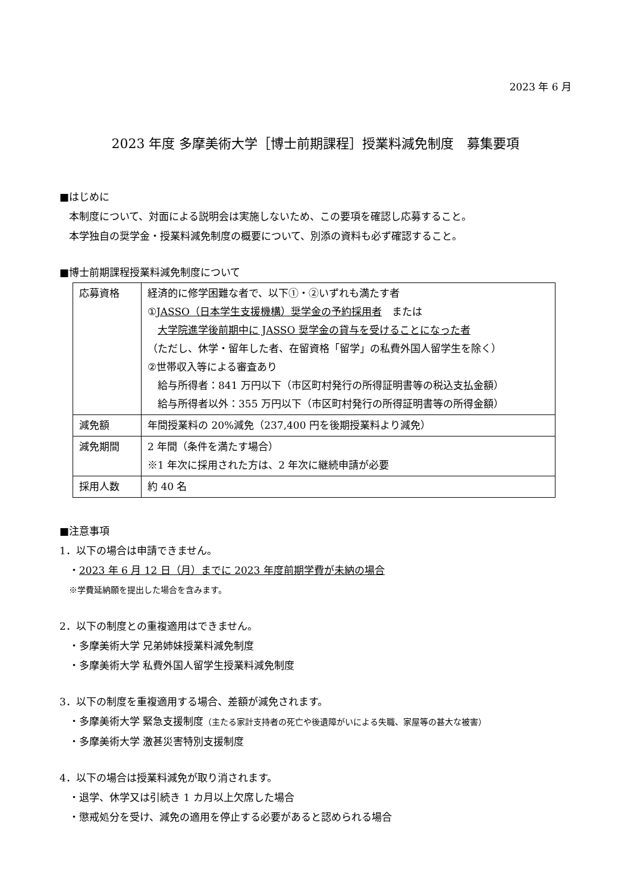2023 年 6 月
2023 年度 多摩美術大学［博士前期課程］授業料減免制度　募集要項
■はじめに
本制度について、対面による説明会は実施しないため、この要項を確認し応募すること。
本学独自の奨学金・授業料減免制度の概要について、別添の資料も必ず確認すること。
■博士前期課程授業料減免制度について
| 応募資格 | 経済的に修学困難な者で、以下①・②いずれも満たす者 ① JASSO（日本学生支援機構）奨学金の予約採用者 または 大学院進学後前期中に JASSO 奨学金の貸与を受けることになった者 （ただし、休学・留年した者、在留資格「留学」の私費外国人留学生を除く） ②世帯収入等による審査あり 給与所得者：841 万円以下（市区町村発行の所得証明書等の税込支払金額） 給与所得者以外：355 万円以下（市区町村発行の所得証明書等の所得金額） |
| 減免額 | 年間授業料の 20%減免（237,400 円を後期授業料より減免） |
| 減免期間 | 2 年間（条件を満たす場合） ※1 年次に採用された方は、2 年次に継続申請が必要 |
| 採用人数 | 約 40 名 |
■注意事項
1．以下の場合は申請できません。
・2023 年 6 月 12 日（月）までに 2023 年度前期学費が未納の場合
※学費延納願を提出した場合を含みます。
2．以下の制度との重複適用はできません。
・多摩美術大学 兄弟姉妹授業料減免制度
・多摩美術大学 私費外国人留学生授業料減免制度
3．以下の制度を重複適用する場合、差額が減免されます。
・多摩美術大学 緊急支援制度（主たる家計支持者の死亡や後遺障がいによる失職、家屋等の甚大な被害）
・多摩美術大学 激甚災害特別支援制度
4．以下の場合は授業料減免が取り消されます。
・退学、休学又は引続き 1 カ月以上欠席した場合
・懲戒処分を受け、減免の適用を停止する必要があると認められる場合